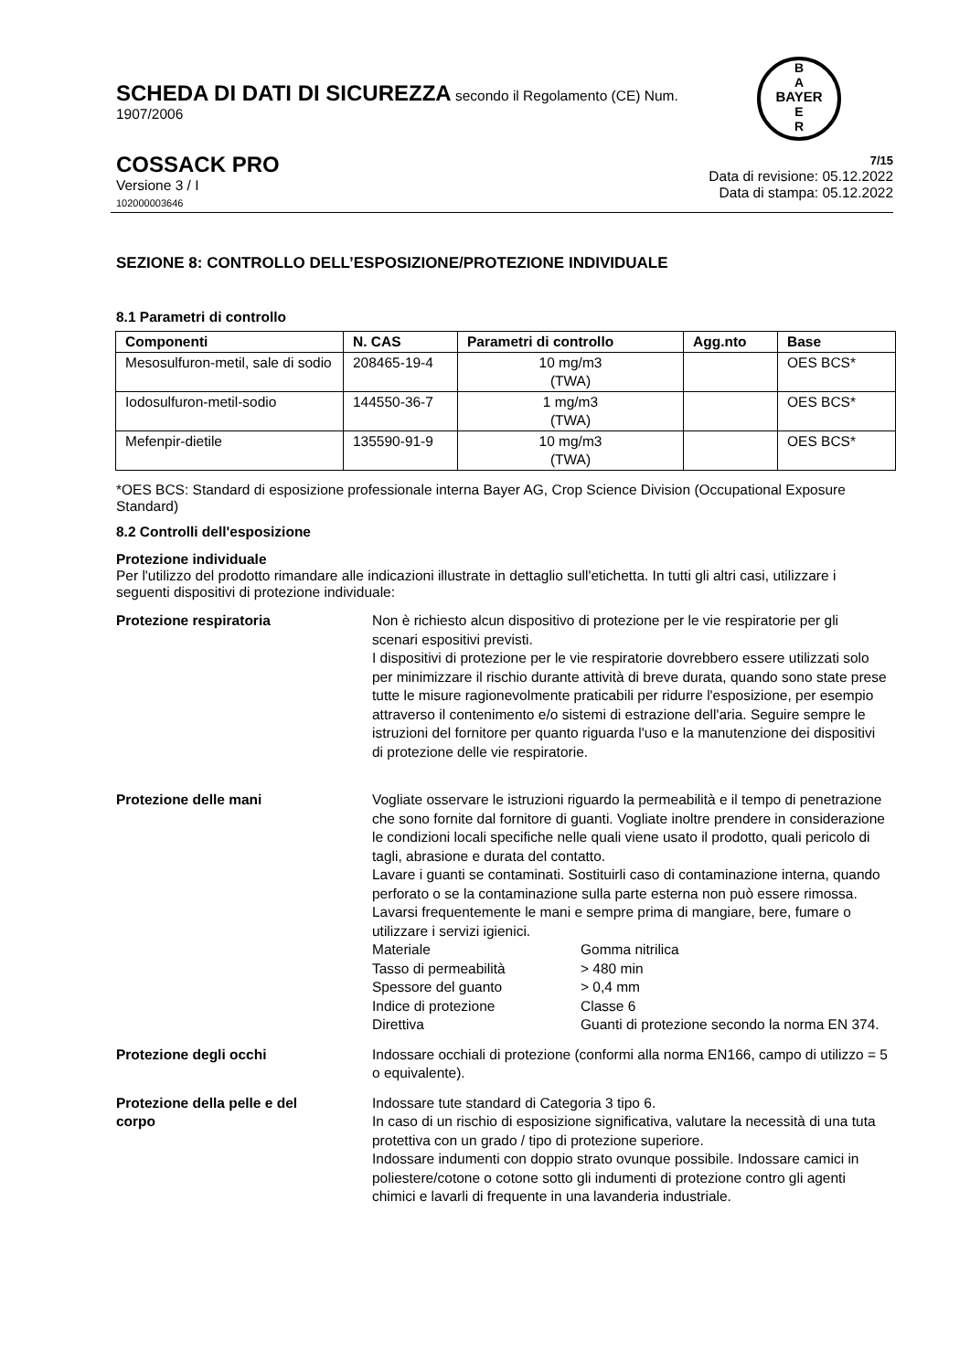SCHEDA DI DATI DI SICUREZZA secondo il Regolamento (CE) Num. 1907/2006
B
A
BAYER
E
R
COSSACK PRO
Versione 3 / I
102000003646
7/15
Data di revisione: 05.12.2022
Data di stampa: 05.12.2022
SEZIONE 8: CONTROLLO DELL’ESPOSIZIONE/PROTEZIONE INDIVIDUALE
8.1 Parametri di controllo
| Componenti | N. CAS | Parametri di controllo | Agg.nto | Base |
| --- | --- | --- | --- | --- |
| Mesosulfuron-metil, sale di sodio | 208465-19-4 | 10 mg/m3 (TWA) | | OES BCS* |
| Iodosulfuron-metil-sodio | 144550-36-7 | 1 mg/m3 (TWA) | | OES BCS* |
| Mefenpir-dietile | 135590-91-9 | 10 mg/m3 (TWA) | | OES BCS* |
*OES BCS: Standard di esposizione professionale interna Bayer AG, Crop Science Division (Occupational Exposure Standard)
8.2 Controlli dell'esposizione
Protezione individuale
Per l'utilizzo del prodotto rimandare alle indicazioni illustrate in dettaglio sull'etichetta. In tutti gli altri casi, utilizzare i seguenti dispositivi di protezione individuale:
Protezione respiratoria Non è richiesto alcun dispositivo di protezione per le vie respiratorie per gli scenari espositivi previsti.
I dispositivi di protezione per le vie respiratorie dovrebbero essere utilizzati solo per minimizzare il rischio durante attività di breve durata, quando sono state prese tutte le misure ragionevolmente praticabili per ridurre l'esposizione, per esempio attraverso il contenimento e/o sistemi di estrazione dell'aria. Seguire sempre le istruzioni del fornitore per quanto riguarda l'uso e la manutenzione dei dispositivi di protezione delle vie respiratorie.
Protezione delle mani Vogliate osservare le istruzioni riguardo la permeabilità e il tempo di penetrazione che sono fornite dal fornitore di guanti. Vogliate inoltre prendere in considerazione le condizioni locali specifiche nelle quali viene usato il prodotto, quali pericolo di tagli, abrasione e durata del contatto.
Lavare i guanti se contaminati. Sostituirli caso di contaminazione interna, quando perforato o se la contaminazione sulla parte esterna non può essere rimossa. Lavarsi frequentemente le mani e sempre prima di mangiare, bere, fumare o utilizzare i servizi igienici.
Materiale Gomma nitrilica
Tasso di permeabilità > 480 min
Spessore del guanto > 0,4 mm
Indice di protezione Classe 6
Direttiva Guanti di protezione secondo la norma EN 374.
Protezione degli occhi Indossare occhiali di protezione (conformi alla norma EN166, campo di utilizzo = 5 o equivalente).
Protezione della pelle e del corpo
Indossare tute standard di Categoria 3 tipo 6.
In caso di un rischio di esposizione significativa, valutare la necessità di una tuta protettiva con un grado / tipo di protezione superiore.
Indossare indumenti con doppio strato ovunque possibile. Indossare camici in poliestere/cotone o cotone sotto gli indumenti di protezione contro gli agenti chimici e lavarli di frequente in una lavanderia industriale.